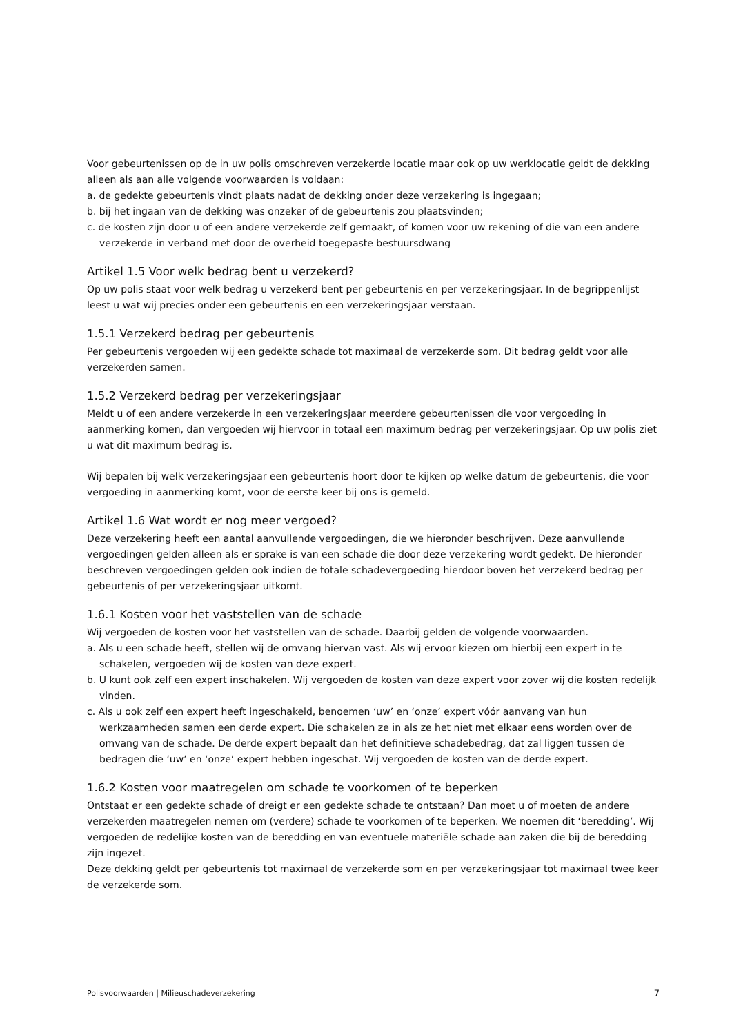Voor gebeurtenissen op de in uw polis omschreven verzekerde locatie maar ook op uw werklocatie geldt de dekking alleen als aan alle volgende voorwaarden is voldaan:
a. de gedekte gebeurtenis vindt plaats nadat de dekking onder deze verzekering is ingegaan;
b. bij het ingaan van de dekking was onzeker of de gebeurtenis zou plaatsvinden;
c. de kosten zijn door u of een andere verzekerde zelf gemaakt, of komen voor uw rekening of die van een andere verzekerde in verband met door de overheid toegepaste bestuursdwang
Artikel 1.5 Voor welk bedrag bent u verzekerd?
Op uw polis staat voor welk bedrag u verzekerd bent per gebeurtenis en per verzekeringsjaar. In de begrippenlijst leest u wat wij precies onder een gebeurtenis en een verzekeringsjaar verstaan.
1.5.1 Verzekerd bedrag per gebeurtenis
Per gebeurtenis vergoeden wij een gedekte schade tot maximaal de verzekerde som. Dit bedrag geldt voor alle verzekerden samen.
1.5.2 Verzekerd bedrag per verzekeringsjaar
Meldt u of een andere verzekerde in een verzekeringsjaar meerdere gebeurtenissen die voor vergoeding in aanmerking komen, dan vergoeden wij hiervoor in totaal een maximum bedrag per verzekeringsjaar. Op uw polis ziet u wat dit maximum bedrag is.
Wij bepalen bij welk verzekeringsjaar een gebeurtenis hoort door te kijken op welke datum de gebeurtenis, die voor vergoeding in aanmerking komt, voor de eerste keer bij ons is gemeld.
Artikel 1.6 Wat wordt er nog meer vergoed?
Deze verzekering heeft een aantal aanvullende vergoedingen, die we hieronder beschrijven. Deze aanvullende vergoedingen gelden alleen als er sprake is van een schade die door deze verzekering wordt gedekt. De hieronder beschreven vergoedingen gelden ook indien de totale schadevergoeding hierdoor boven het verzekerd bedrag per gebeurtenis of per verzekeringsjaar uitkomt.
1.6.1 Kosten voor het vaststellen van de schade
Wij vergoeden de kosten voor het vaststellen van de schade. Daarbij gelden de volgende voorwaarden.
a. Als u een schade heeft, stellen wij de omvang hiervan vast. Als wij ervoor kiezen om hierbij een expert in te schakelen, vergoeden wij de kosten van deze expert.
b. U kunt ook zelf een expert inschakelen. Wij vergoeden de kosten van deze expert voor zover wij die kosten redelijk vinden.
c. Als u ook zelf een expert heeft ingeschakeld, benoemen ‘uw’ en ‘onze’ expert vóór aanvang van hun werkzaamheden samen een derde expert. Die schakelen ze in als ze het niet met elkaar eens worden over de omvang van de schade. De derde expert bepaalt dan het definitieve schadebedrag, dat zal liggen tussen de bedragen die ‘uw’ en ‘onze’ expert hebben ingeschat. Wij vergoeden de kosten van de derde expert.
1.6.2 Kosten voor maatregelen om schade te voorkomen of te beperken
Ontstaat er een gedekte schade of dreigt er een gedekte schade te ontstaan? Dan moet u of moeten de andere verzekerden maatregelen nemen om (verdere) schade te voorkomen of te beperken. We noemen dit ‘beredding’. Wij vergoeden de redelijke kosten van de beredding en van eventuele materiële schade aan zaken die bij de beredding zijn ingezet.
Deze dekking geldt per gebeurtenis tot maximaal de verzekerde som en per verzekeringsjaar tot maximaal twee keer de verzekerde som.
Polisvoorwaarden | Milieuschadeverzekering 7